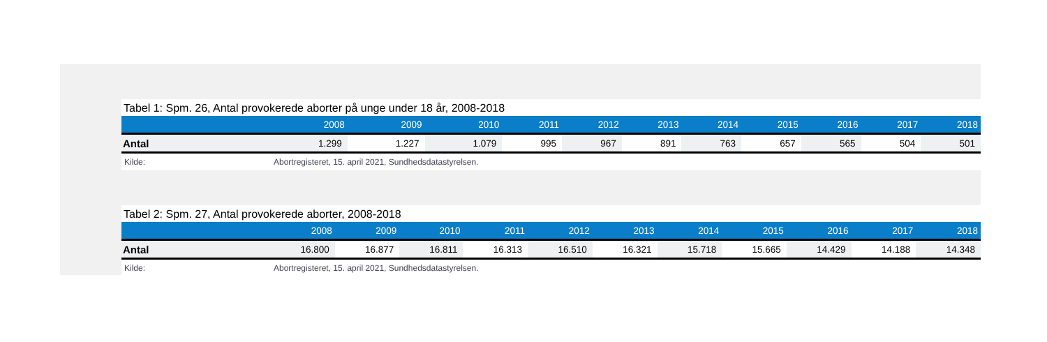Tabel 1: Spm. 26, Antal provokerede aborter på unge under 18 år, 2008-2018
| | 2008 | 2009 | 2010 | 2011 | 2012 | 2013 | 2014 | 2015 | 2016 | 2017 | 2018 |
| --- | --- | --- | --- | --- | --- | --- | --- | --- | --- | --- | --- |
| Antal | 1.299 | 1.227 | 1.079 | 995 | 967 | 891 | 763 | 657 | 565 | 504 | 501 |
Kilde: Abortregisteret, 15. april 2021, Sundhedsdatastyrelsen.
Tabel 2: Spm. 27, Antal provokerede aborter, 2008-2018
| | 2008 | 2009 | 2010 | 2011 | 2012 | 2013 | 2014 | 2015 | 2016 | 2017 | 2018 |
| --- | --- | --- | --- | --- | --- | --- | --- | --- | --- | --- | --- |
| Antal | 16.800 | 16.877 | 16.811 | 16.313 | 16.510 | 16.321 | 15.718 | 15.665 | 14.429 | 14.188 | 14.348 |
Kilde: Abortregisteret, 15. april 2021, Sundhedsdatastyrelsen.